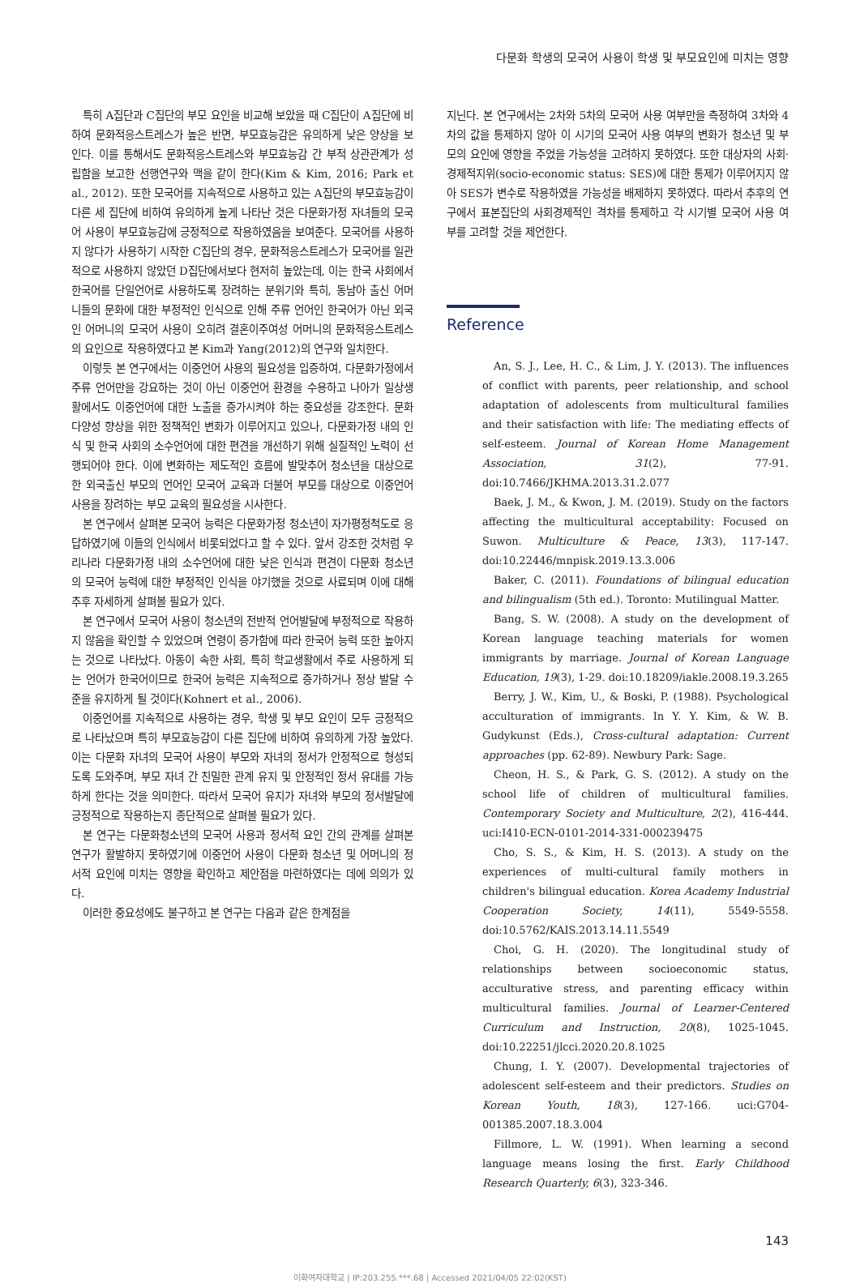다문화 학생의 모국어 사용이 학생 및 부모요인에 미치는 영향
특히 A집단과 C집단의 부모 요인을 비교해 보았을 때 C집단이 A집단에 비하여 문화적응스트레스가 높은 반면, 부모효능감은 유의하게 낮은 양상을 보인다. 이를 통해서도 문화적응스트레스와 부모효능감 간 부적 상관관계가 성립함을 보고한 선행연구와 맥을 같이 한다(Kim & Kim, 2016; Park et al., 2012). 또한 모국어를 지속적으로 사용하고 있는 A집단의 부모효능감이 다른 세 집단에 비하여 유의하게 높게 나타난 것은 다문화가정 자녀들의 모국어 사용이 부모효능감에 긍정적으로 작용하였음을 보여준다. 모국어를 사용하지 않다가 사용하기 시작한 C집단의 경우, 문화적응스트레스가 모국어를 일관적으로 사용하지 않았던 D집단에서보다 현저히 높았는데, 이는 한국 사회에서 한국어를 단일언어로 사용하도록 장려하는 분위기와 특히, 동남아 출신 어머니들의 문화에 대한 부정적인 인식으로 인해 주류 언어인 한국어가 아닌 외국인 어머니의 모국어 사용이 오히려 결혼이주여성 어머니의 문화적응스트레스의 요인으로 작용하였다고 본 Kim과 Yang(2012)의 연구와 일치한다.
이렇듯 본 연구에서는 이중언어 사용의 필요성을 입증하여, 다문화가정에서 주류 언어만을 강요하는 것이 아닌 이중언어 환경을 수용하고 나아가 일상생활에서도 이중언어에 대한 노출을 증가시켜야 하는 중요성을 강조한다. 문화다양성 향상을 위한 정책적인 변화가 이루어지고 있으나, 다문화가정 내의 인식 및 한국 사회의 소수언어에 대한 편견을 개선하기 위해 실질적인 노력이 선행되어야 한다. 이에 변화하는 제도적인 흐름에 발맞추어 청소년을 대상으로 한 외국출신 부모의 언어인 모국어 교육과 더불어 부모를 대상으로 이중언어 사용을 장려하는 부모 교육의 필요성을 시사한다.
본 연구에서 살펴본 모국어 능력은 다문화가정 청소년이 자가평정척도로 응답하였기에 이들의 인식에서 비롯되었다고 할 수 있다. 앞서 강조한 것처럼 우리나라 다문화가정 내의 소수언어에 대한 낮은 인식과 편견이 다문화 청소년의 모국어 능력에 대한 부정적인 인식을 야기했을 것으로 사료되며 이에 대해 추후 자세하게 살펴볼 필요가 있다.
본 연구에서 모국어 사용이 청소년의 전반적 언어발달에 부정적으로 작용하지 않음을 확인할 수 있었으며 연령이 증가함에 따라 한국어 능력 또한 높아지는 것으로 나타났다. 아동이 속한 사회, 특히 학교생활에서 주로 사용하게 되는 언어가 한국어이므로 한국어 능력은 지속적으로 증가하거나 정상 발달 수준을 유지하게 될 것이다(Kohnert et al., 2006).
이중언어를 지속적으로 사용하는 경우, 학생 및 부모 요인이 모두 긍정적으로 나타났으며 특히 부모효능감이 다른 집단에 비하여 유의하게 가장 높았다. 이는 다문화 자녀의 모국어 사용이 부모와 자녀의 정서가 안정적으로 형성되도록 도와주며, 부모 자녀 간 친밀한 관계 유지 및 안정적인 정서 유대를 가능하게 한다는 것을 의미한다. 따라서 모국어 유지가 자녀와 부모의 정서발달에 긍정적으로 작용하는지 종단적으로 살펴볼 필요가 있다.
본 연구는 다문화청소년의 모국어 사용과 정서적 요인 간의 관계를 살펴본 연구가 활발하지 못하였기에 이중언어 사용이 다문화 청소년 및 어머니의 정서적 요인에 미치는 영향을 확인하고 제안점을 마련하였다는 데에 의의가 있다.
이러한 중요성에도 불구하고 본 연구는 다음과 같은 한계점을
지닌다. 본 연구에서는 2차와 5차의 모국어 사용 여부만을 측정하여 3차와 4차의 값을 통제하지 않아 이 시기의 모국어 사용 여부의 변화가 청소년 및 부모의 요인에 영향을 주었을 가능성을 고려하지 못하였다. 또한 대상자의 사회·경제적지위(socio-economic status: SES)에 대한 통제가 이루어지지 않아 SES가 변수로 작용하였을 가능성을 배제하지 못하였다. 따라서 추후의 연구에서 표본집단의 사회경제적인 격차를 통제하고 각 시기별 모국어 사용 여부를 고려할 것을 제언한다.
Reference
An, S. J., Lee, H. C., & Lim, J. Y. (2013). The influences of conflict with parents, peer relationship, and school adaptation of adolescents from multicultural families and their satisfaction with life: The mediating effects of self-esteem. Journal of Korean Home Management Association, 31(2), 77-91. doi:10.7466/JKHMA.2013.31.2.077
Baek, J. M., & Kwon, J. M. (2019). Study on the factors affecting the multicultural acceptability: Focused on Suwon. Multiculture & Peace, 13(3), 117-147. doi:10.22446/mnpisk.2019.13.3.006
Baker, C. (2011). Foundations of bilingual education and bilingualism (5th ed.). Toronto: Mutilingual Matter.
Bang, S. W. (2008). A study on the development of Korean language teaching materials for women immigrants by marriage. Journal of Korean Language Education, 19(3), 1-29. doi:10.18209/iakle.2008.19.3.265
Berry, J. W., Kim, U., & Boski, P. (1988). Psychological acculturation of immigrants. In Y. Y. Kim, & W. B. Gudykunst (Eds.), Cross-cultural adaptation: Current approaches (pp. 62-89). Newbury Park: Sage.
Cheon, H. S., & Park, G. S. (2012). A study on the school life of children of multicultural families. Contemporary Society and Multiculture, 2(2), 416-444. uci:I410-ECN-0101-2014-331-000239475
Cho, S. S., & Kim, H. S. (2013). A study on the experiences of multi-cultural family mothers in children's bilingual education. Korea Academy Industrial Cooperation Society, 14(11), 5549-5558. doi:10.5762/KAIS.2013.14.11.5549
Choi, G. H. (2020). The longitudinal study of relationships between socioeconomic status, acculturative stress, and parenting efficacy within multicultural families. Journal of Learner-Centered Curriculum and Instruction, 20(8), 1025-1045. doi:10.22251/jlcci.2020.20.8.1025
Chung, I. Y. (2007). Developmental trajectories of adolescent self-esteem and their predictors. Studies on Korean Youth, 18(3), 127-166. uci:G704-001385.2007.18.3.004
Fillmore, L. W. (1991). When learning a second language means losing the first. Early Childhood Research Quarterly, 6(3), 323-346.
143
이화여자대학교 | IP:203.255.***.68 | Accessed 2021/04/05 22:02(KST)